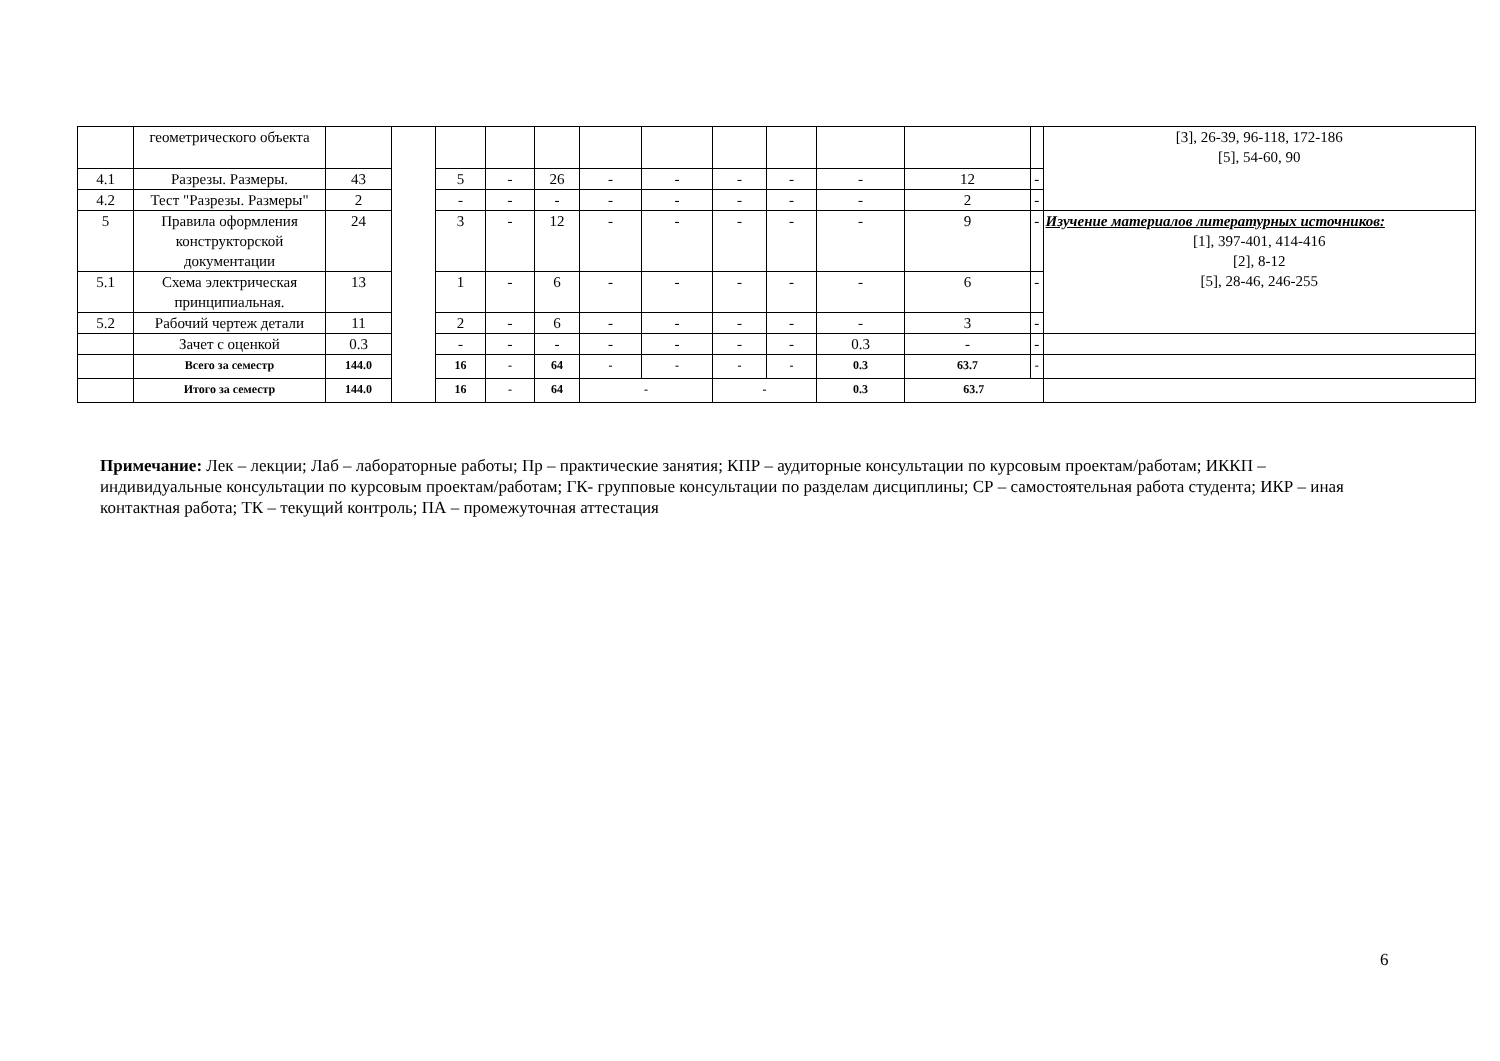| | геометрического объекта | | | | | | | | | | | | | [3], 26-39, 96-118, 172-186 [5], 54-60, 90 |
| 4.1 | Разрезы. Размеры. | 43 | | 5 | - | 26 | - | - | - | - | - | 12 | - | |
| 4.2 | Тест "Разрезы. Размеры" | 2 | | - | - | - | - | - | - | - | - | 2 | - | |
| 5 | Правила оформления конструкторской документации | 24 | | 3 | - | 12 | - | - | - | - | - | 9 | - | Изучение материалов литературных источников: [1], 397-401, 414-416 [2], 8-12 [5], 28-46, 246-255 |
| 5.1 | Схема электрическая принципиальная. | 13 | | 1 | - | 6 | - | - | - | - | - | 6 | - | |
| 5.2 | Рабочий чертеж детали | 11 | | 2 | - | 6 | - | - | - | - | - | 3 | - | |
| | Зачет с оценкой | 0.3 | | - | - | - | - | - | - | - | 0.3 | - | - | |
| | Всего за семестр | 144.0 | | 16 | - | 64 | - | - | - | - | 0.3 | 63.7 | - | |
| | Итого за семестр | 144.0 | | 16 | - | 64 | - | | - | | 0.3 | 63.7 | | |
Примечание: Лек – лекции; Лаб – лабораторные работы; Пр – практические занятия; КПР – аудиторные консультации по курсовым проектам/работам; ИККП – индивидуальные консультации по курсовым проектам/работам; ГК- групповые консультации по разделам дисциплины; СР – самостоятельная работа студента; ИКР – иная контактная работа; ТК – текущий контроль; ПА – промежуточная аттестация
6